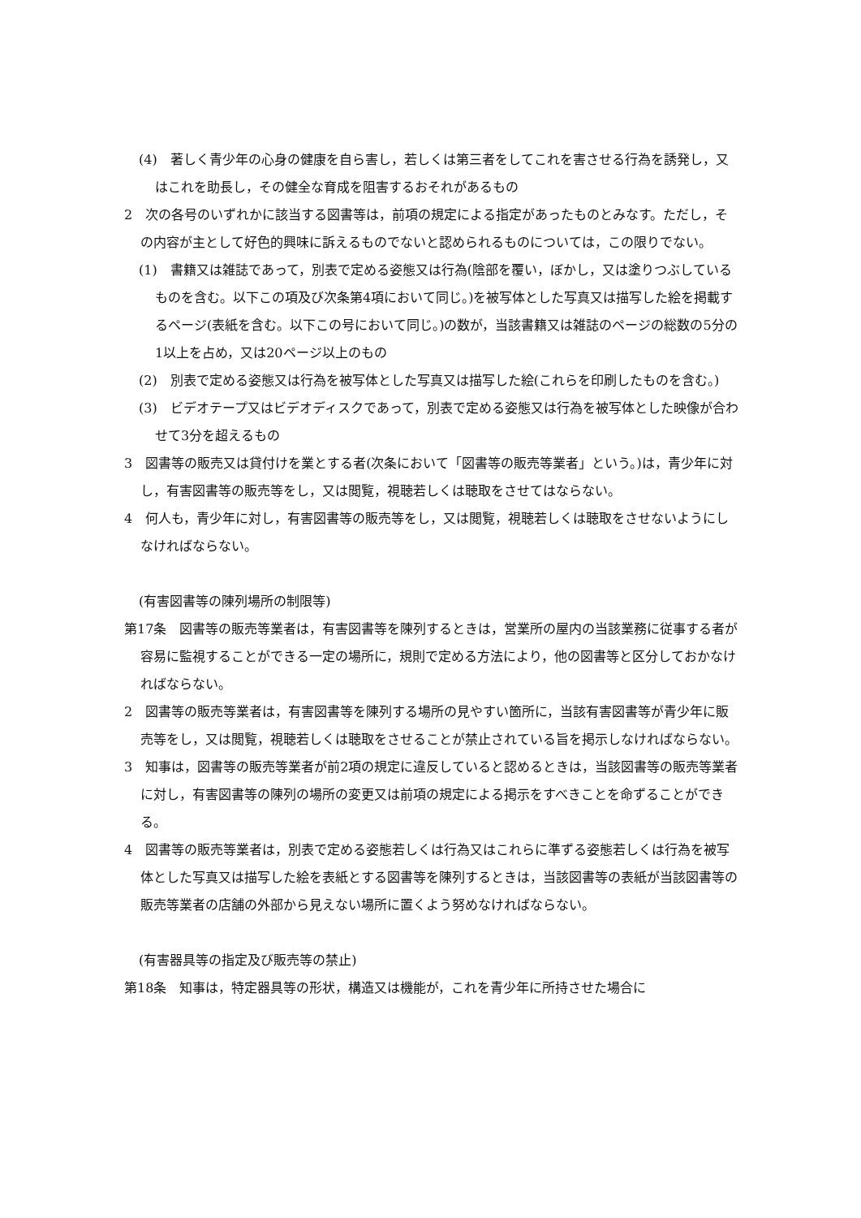(4)　著しく青少年の心身の健康を自ら害し，若しくは第三者をしてこれを害させる行為を誘発し，又はこれを助長し，その健全な育成を阻害するおそれがあるもの
2　次の各号のいずれかに該当する図書等は，前項の規定による指定があったものとみなす。ただし，その内容が主として好色的興味に訴えるものでないと認められるものについては，この限りでない。
(1)　書籍又は雑誌であって，別表で定める姿態又は行為(陰部を覆い，ぼかし，又は塗りつぶしているものを含む。以下この項及び次条第4項において同じ。)を被写体とした写真又は描写した絵を掲載するページ(表紙を含む。以下この号において同じ。)の数が，当該書籍又は雑誌のページの総数の5分の1以上を占め，又は20ページ以上のもの
(2)　別表で定める姿態又は行為を被写体とした写真又は描写した絵(これらを印刷したものを含む。)
(3)　ビデオテープ又はビデオディスクであって，別表で定める姿態又は行為を被写体とした映像が合わせて3分を超えるもの
3　図書等の販売又は貸付けを業とする者(次条において「図書等の販売等業者」という。)は，青少年に対し，有害図書等の販売等をし，又は閲覧，視聴若しくは聴取をさせてはならない。
4　何人も，青少年に対し，有害図書等の販売等をし，又は閲覧，視聴若しくは聴取をさせないようにしなければならない。
(有害図書等の陳列場所の制限等)
第17条　図書等の販売等業者は，有害図書等を陳列するときは，営業所の屋内の当該業務に従事する者が容易に監視することができる一定の場所に，規則で定める方法により，他の図書等と区分しておかなければならない。
2　図書等の販売等業者は，有害図書等を陳列する場所の見やすい箇所に，当該有害図書等が青少年に販売等をし，又は閲覧，視聴若しくは聴取をさせることが禁止されている旨を掲示しなければならない。
3　知事は，図書等の販売等業者が前2項の規定に違反していると認めるときは，当該図書等の販売等業者に対し，有害図書等の陳列の場所の変更又は前項の規定による掲示をすべきことを命ずることができる。
4　図書等の販売等業者は，別表で定める姿態若しくは行為又はこれらに準ずる姿態若しくは行為を被写体とした写真又は描写した絵を表紙とする図書等を陳列するときは，当該図書等の表紙が当該図書等の販売等業者の店舗の外部から見えない場所に置くよう努めなければならない。
(有害器具等の指定及び販売等の禁止)
第18条　知事は，特定器具等の形状，構造又は機能が，これを青少年に所持させた場合に